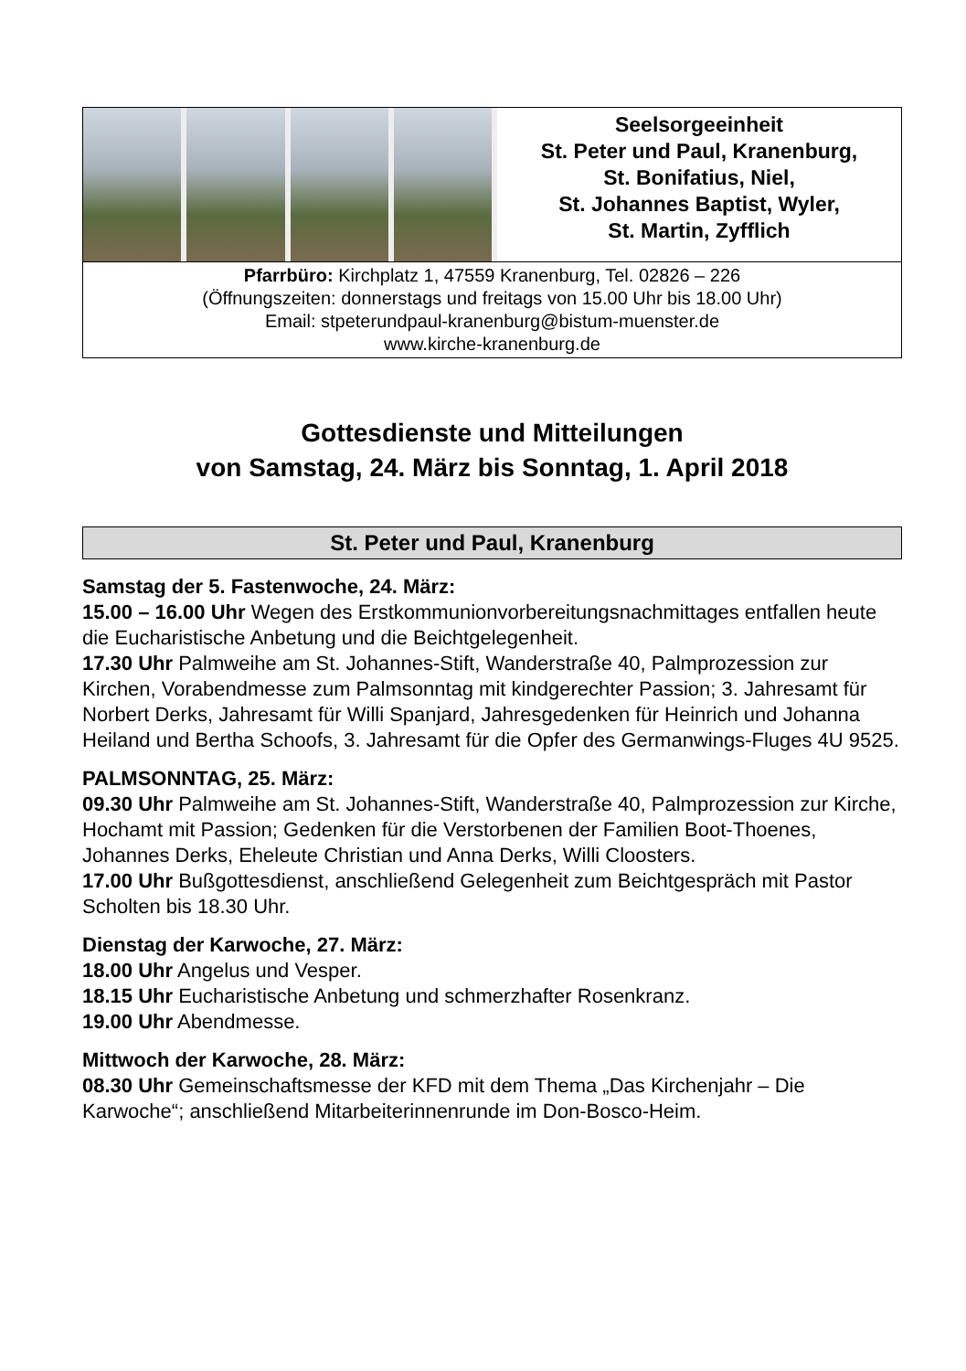Seelsorgeeinheit
St. Peter und Paul, Kranenburg,
St. Bonifatius, Niel,
St. Johannes Baptist, Wyler,
St. Martin, Zyfflich
Pfarrbüro: Kirchplatz 1, 47559 Kranenburg, Tel. 02826 – 226
(Öffnungszeiten: donnerstags und freitags von 15.00 Uhr bis 18.00 Uhr)
Email: stpeterundpaul-kranenburg@bistum-muenster.de
www.kirche-kranenburg.de
Gottesdienste und Mitteilungen
von Samstag, 24. März bis Sonntag, 1. April 2018
St. Peter und Paul, Kranenburg
Samstag der 5. Fastenwoche, 24. März:
15.00 – 16.00 Uhr Wegen des Erstkommunionvorbereitungsnachmittages entfallen heute die Eucharistische Anbetung und die Beichtgelegenheit.
17.30 Uhr Palmweihe am St. Johannes-Stift, Wanderstraße 40, Palmprozession zur Kirchen, Vorabendmesse zum Palmsonntag mit kindgerechter Passion; 3. Jahresamt für Norbert Derks, Jahresamt für Willi Spanjard, Jahresgedenken für Heinrich und Johanna Heiland und Bertha Schoofs, 3. Jahresamt für die Opfer des Germanwings-Fluges 4U 9525.
PALMSONNTAG, 25. März:
09.30 Uhr Palmweihe am St. Johannes-Stift, Wanderstraße 40, Palmprozession zur Kirche, Hochamt mit Passion; Gedenken für die Verstorbenen der Familien Boot-Thoenes, Johannes Derks, Eheleute Christian und Anna Derks, Willi Cloosters.
17.00 Uhr Bußgottesdienst, anschließend Gelegenheit zum Beichtgespräch mit Pastor Scholten bis 18.30 Uhr.
Dienstag der Karwoche, 27. März:
18.00 Uhr Angelus und Vesper.
18.15 Uhr Eucharistische Anbetung und schmerzhafter Rosenkranz.
19.00 Uhr Abendmesse.
Mittwoch der Karwoche, 28. März:
08.30 Uhr Gemeinschaftsmesse der KFD mit dem Thema „Das Kirchenjahr – Die Karwoche“; anschließend Mitarbeiterinnenrunde im Don-Bosco-Heim.